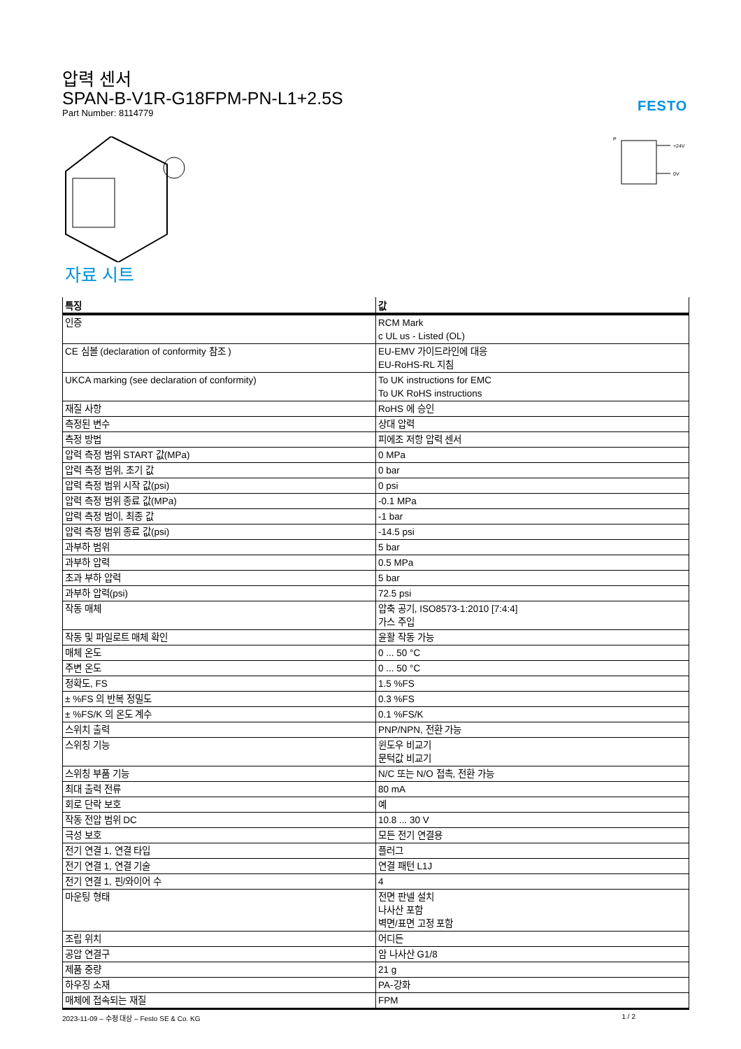압력 센서
SPAN-B-V1R-G18FPM-PN-L1+2.5S
Part Number: 8114779
FESTO
P
+24V
0V
자료 시트
| 특징 | 값 |
| --- | --- |
| 인증 | RCM Mark c UL us - Listed (OL) |
| CE 심볼 (declaration of conformity 참조 ) | EU-EMV 가이드라인에 대응 EU-RoHS-RL 지침 |
| UKCA marking (see declaration of conformity) | To UK instructions for EMC To UK RoHS instructions |
| 재질 사항 | RoHS 에 승인 |
| 측정된 변수 | 상대 압력 |
| 측정 방법 | 피에조 저항 압력 센서 |
| 압력 측정 범위 START 값(MPa) | 0 MPa |
| 압력 측정 범위, 초기 값 | 0 bar |
| 압력 측정 범위 시작 값(psi) | 0 psi |
| 압력 측정 범위 종료 값(MPa) | -0.1 MPa |
| 압력 측정 범이, 최종 값 | -1 bar |
| 압력 측정 범위 종료 값(psi) | -14.5 psi |
| 과부하 범위 | 5 bar |
| 과부하 압력 | 0.5 MPa |
| 초과 부하 압력 | 5 bar |
| 과부하 압력(psi) | 72.5 psi |
| 작동 매체 | 압축 공기, ISO8573-1:2010 [7:4:4] 가스 주입 |
| 작동 및 파일로트 매체 확인 | 윤활 작동 가능 |
| 매체 온도 | 0 ... 50 °C |
| 주변 온도 | 0 ... 50 °C |
| 정확도, FS | 1.5 %FS |
| ± %FS 의 반복 정밀도 | 0.3 %FS |
| ± %FS/K 의 온도 계수 | 0.1 %FS/K |
| 스위치 출력 | PNP/NPN, 전환 가능 |
| 스위칭 기능 | 윈도우 비교기 문턱값 비교기 |
| 스위칭 부품 기능 | N/C 또는 N/O 접촉, 전환 가능 |
| 최대 출력 전류 | 80 mA |
| 회로 단락 보호 | 예 |
| 작동 전압 범위 DC | 10.8 ... 30 V |
| 극성 보호 | 모든 전기 연결용 |
| 전기 연결 1, 연결 타입 | 플러그 |
| 전기 연결 1, 연결 기술 | 연결 패턴 L1J |
| 전기 연결 1, 핀/와이어 수 | 4 |
| 마운팅 형태 | 전면 판넬 설치 나사산 포함 벽면/표면 고정 포함 |
| 조립 위치 | 어디든 |
| 공압 연결구 | 암 나사산 G1/8 |
| 제품 중량 | 21 g |
| 하우징 소재 | PA-강화 |
| 매체에 접속되는 재질 | FPM |
2023-11-09 – 수정 대상 – Festo SE & Co. KG 1 / 2